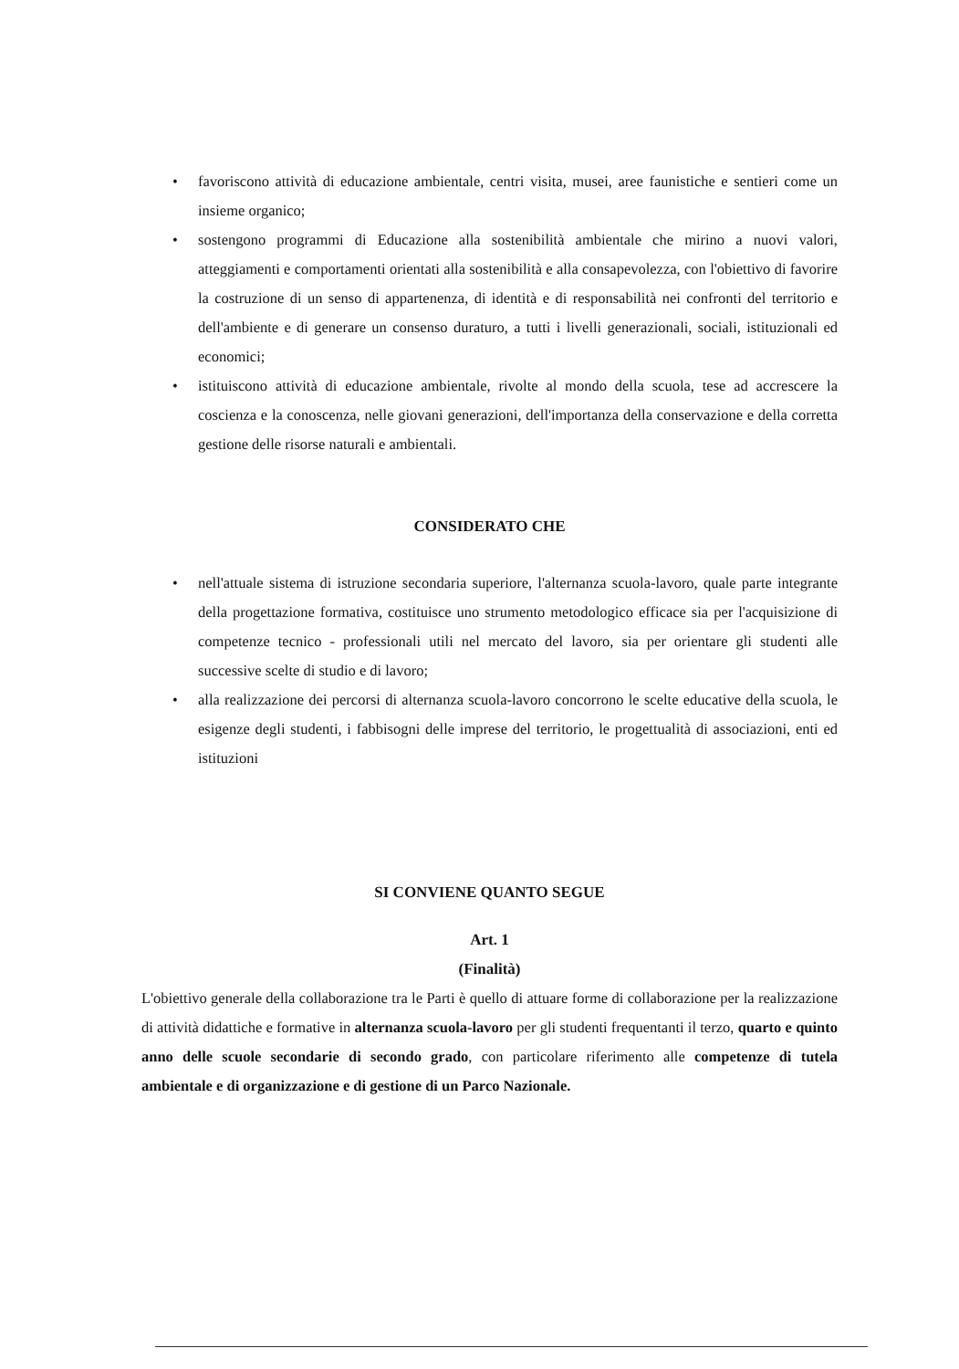• favoriscono attività di educazione ambientale, centri visita, musei, aree faunistiche e sentieri come un insieme organico;
• sostengono programmi di Educazione alla sostenibilità ambientale che mirino a nuovi valori, atteggiamenti e comportamenti orientati alla sostenibilità e alla consapevolezza, con l'obiettivo di favorire la costruzione di un senso di appartenenza, di identità e di responsabilità nei confronti del territorio e dell'ambiente e di generare un consenso duraturo, a tutti i livelli generazionali, sociali, istituzionali ed economici;
• istituiscono attività di educazione ambientale, rivolte al mondo della scuola, tese ad accrescere la coscienza e la conoscenza, nelle giovani generazioni, dell'importanza della conservazione e della corretta gestione delle risorse naturali e ambientali.
CONSIDERATO CHE
• nell'attuale sistema di istruzione secondaria superiore, l'alternanza scuola-lavoro, quale parte integrante della progettazione formativa, costituisce uno strumento metodologico efficace sia per l'acquisizione di competenze tecnico - professionali utili nel mercato del lavoro, sia per orientare gli studenti alle successive scelte di studio e di lavoro;
• alla realizzazione dei percorsi di alternanza scuola-lavoro concorrono le scelte educative della scuola, le esigenze degli studenti, i fabbisogni delle imprese del territorio, le progettualità di associazioni, enti ed istituzioni
SI CONVIENE QUANTO SEGUE
Art. 1
(Finalità)
L'obiettivo generale della collaborazione tra le Parti è quello di attuare forme di collaborazione per la realizzazione di attività didattiche e formative in alternanza scuola-lavoro per gli studenti frequentanti il terzo, quarto e quinto anno delle scuole secondarie di secondo grado, con particolare riferimento alle competenze di tutela ambientale e di organizzazione e di gestione di un Parco Nazionale.